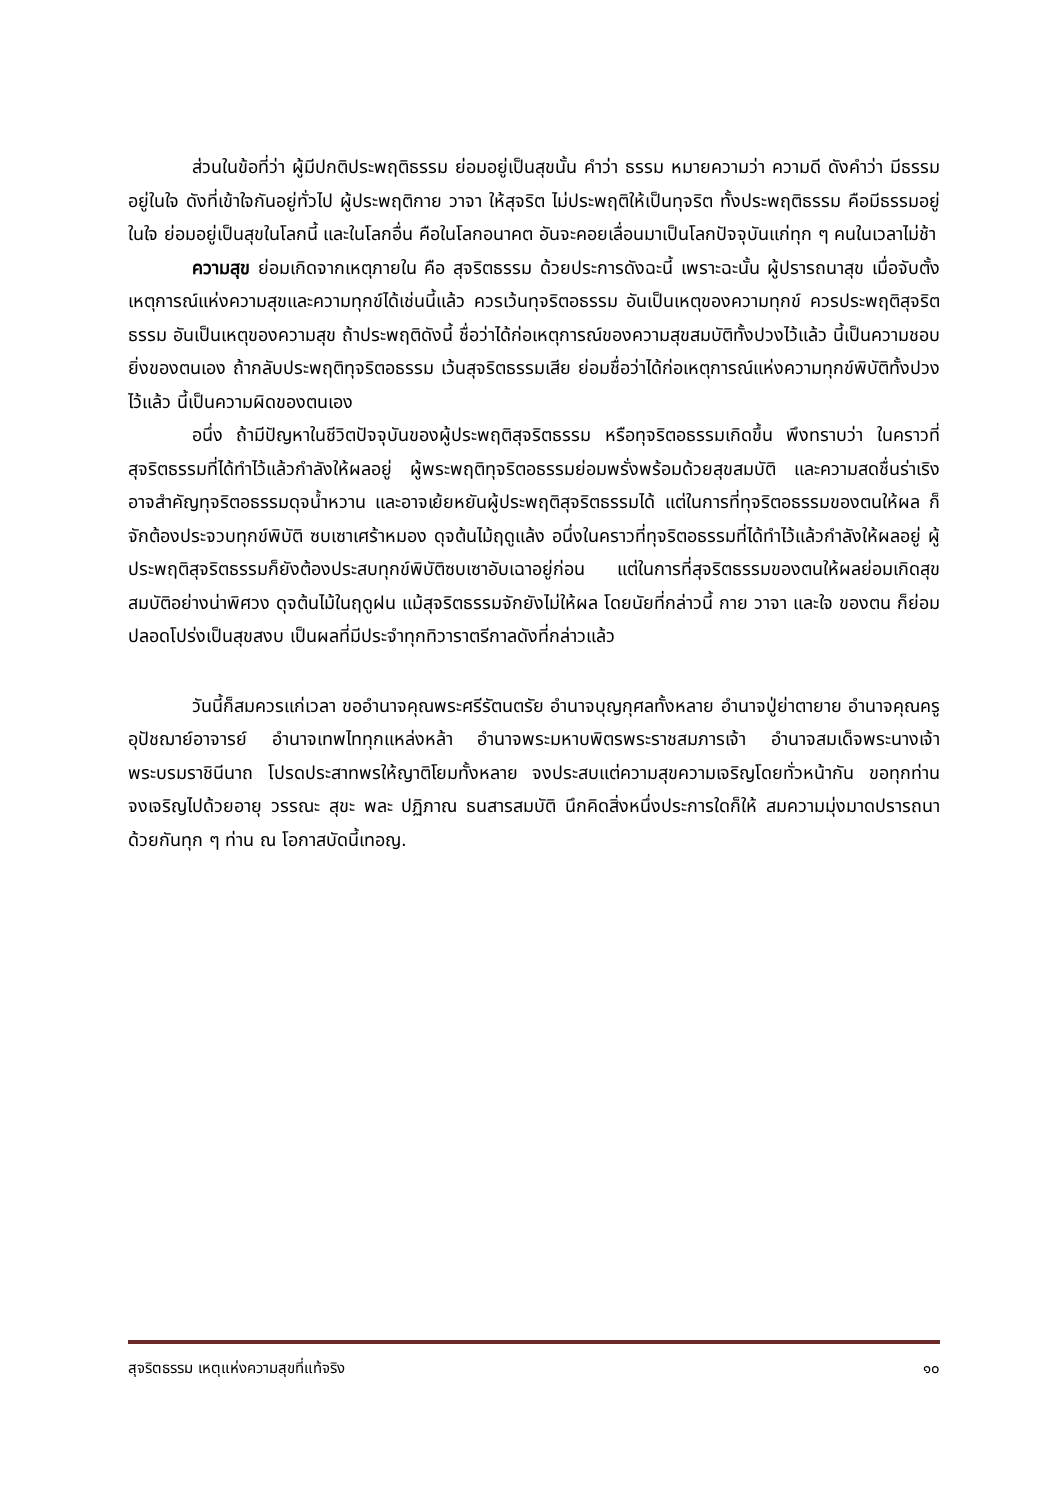ส่วนในข้อที่ว่า ผู้มีปกติประพฤติธรรม ย่อมอยู่เป็นสุขนั้น คำว่า ธรรม หมายความว่า ความดี ดังคำว่า มีธรรมอยู่ในใจ ดังที่เข้าใจกันอยู่ทั่วไป ผู้ประพฤติกาย วาจา ให้สุจริต ไม่ประพฤติให้เป็นทุจริต ทั้งประพฤติธรรม คือมีธรรมอยู่ในใจ ย่อมอยู่เป็นสุขในโลกนี้ และในโลกอื่น คือในโลกอนาคต อันจะคอยเลื่อนมาเป็นโลกปัจจุบันแก่ทุก ๆ คนในเวลาไม่ช้า
ความสุข ย่อมเกิดจากเหตุภายใน คือ สุจริตธรรม ด้วยประการดังฉะนี้ เพราะฉะนั้น ผู้ปรารถนาสุข เมื่อจับตั้งเหตุการณ์แห่งความสุขและความทุกข์ได้เช่นนี้แล้ว ควรเว้นทุจริตอธรรม อันเป็นเหตุของความทุกข์ ควรประพฤติสุจริตธรรม อันเป็นเหตุของความสุข ถ้าประพฤติดังนี้ ชื่อว่าได้ก่อเหตุการณ์ของความสุขสมบัติทั้งปวงไว้แล้ว นี้เป็นความชอบยิ่งของตนเอง ถ้ากลับประพฤติทุจริตอธรรม เว้นสุจริตธรรมเสีย ย่อมชื่อว่าได้ก่อเหตุการณ์แห่งความทุกข์พิบัติทั้งปวงไว้แล้ว นี้เป็นความผิดของตนเอง
อนึ่ง ถ้ามีปัญหาในชีวิตปัจจุบันของผู้ประพฤติสุจริตธรรม หรือทุจริตอธรรมเกิดขึ้น พึงทราบว่า ในคราวที่สุจริตธรรมที่ได้ทำไว้แล้วกำลังให้ผลอยู่ ผู้พระพฤติทุจริตอธรรมย่อมพรั่งพร้อมด้วยสุขสมบัติ และความสดชื่นร่าเริง อาจสำคัญทุจริตอธรรมดุจน้ำหวาน และอาจเย้ยหยันผู้ประพฤติสุจริตธรรมได้ แต่ในการที่ทุจริตอธรรมของตนให้ผล ก็จักต้องประจวบทุกข์พิบัติ ซบเซาเศร้าหมอง ดุจต้นไม้ฤดูแล้ง อนึ่งในคราวที่ทุจริตอธรรมที่ได้ทำไว้แล้วกำลังให้ผลอยู่ ผู้ประพฤติสุจริตธรรมก็ยังต้องประสบทุกข์พิบัติซบเซาอับเฉาอยู่ก่อน แต่ในการที่สุจริตธรรมของตนให้ผลย่อมเกิดสุขสมบัติอย่างน่าพิศวง ดุจต้นไม้ในฤดูฝน แม้สุจริตธรรมจักยังไม่ให้ผล โดยนัยที่กล่าวนี้ กาย วาจา และใจ ของตน ก็ย่อมปลอดโปร่งเป็นสุขสงบ เป็นผลที่มีประจำทุกทิวาราตรีกาลดังที่กล่าวแล้ว
วันนี้ก็สมควรแก่เวลา ขออำนาจคุณพระศรีรัตนตรัย อำนาจบุญกุศลทั้งหลาย อำนาจปู่ย่าตายาย อำนาจคุณครูอุปัชฌาย์อาจารย์ อำนาจเทพไททุกแหล่งหล้า อำนาจพระมหาบพิตรพระราชสมภารเจ้า อำนาจสมเด็จพระนางเจ้าพระบรมราชินีนาถ โปรดประสาทพรให้ญาติโยมทั้งหลาย จงประสบแต่ความสุขความเจริญโดยทั่วหน้ากัน ขอทุกท่านจงเจริญไปด้วยอายุ วรรณะ สุขะ พละ ปฏิภาณ ธนสารสมบัติ นึกคิดสิ่งหนึ่งประการใดก็ให้ สมความมุ่งมาดปรารถนา ด้วยกันทุก ๆ ท่าน ณ โอกาสบัดนี้เทอญ.
สุจริตธรรม เหตุแห่งความสุขที่แท้จริง ๑๐